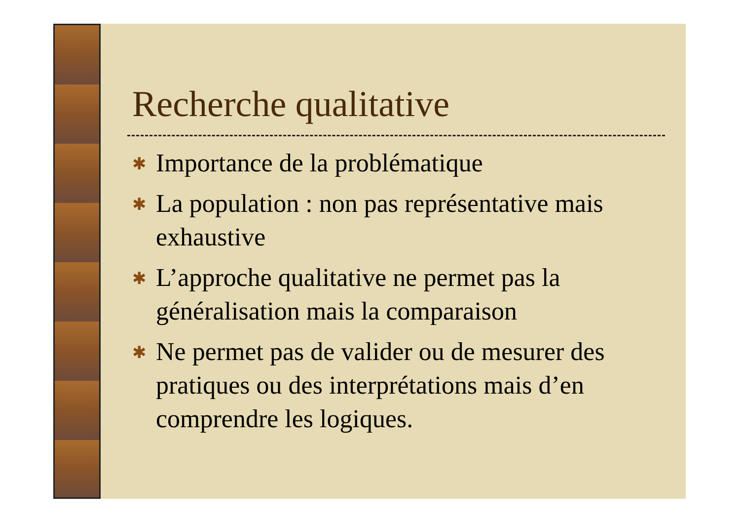Recherche qualitative
✱ Importance de la problématique
✱ La population : non pas représentative mais exhaustive
✱ L’approche qualitative ne permet pas la généralisation mais la comparaison
✱ Ne permet pas de valider ou de mesurer des pratiques ou des interprétations mais d’en comprendre les logiques.